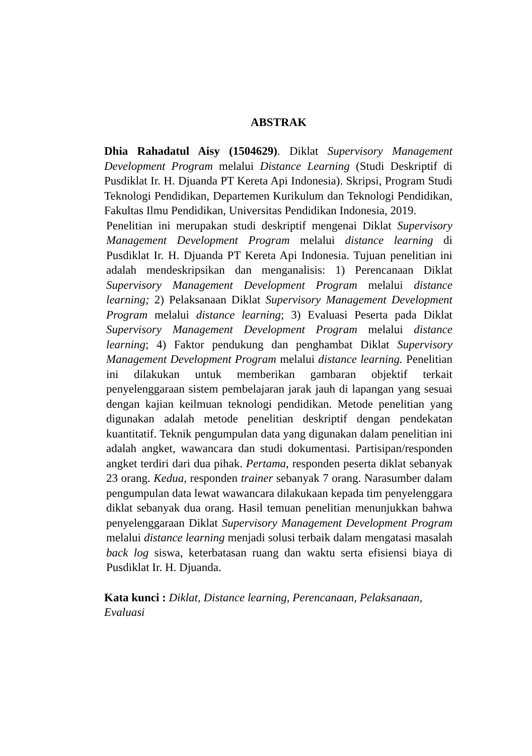ABSTRAK
Dhia Rahadatul Aisy (1504629). Diklat Supervisory Management Development Program melalui Distance Learning (Studi Deskriptif di Pusdiklat Ir. H. Djuanda PT Kereta Api Indonesia). Skripsi, Program Studi Teknologi Pendidikan, Departemen Kurikulum dan Teknologi Pendidikan, Fakultas Ilmu Pendidikan, Universitas Pendidikan Indonesia, 2019.
Penelitian ini merupakan studi deskriptif mengenai Diklat Supervisory Management Development Program melalui distance learning di Pusdiklat Ir. H. Djuanda PT Kereta Api Indonesia. Tujuan penelitian ini adalah mendeskripsikan dan menganalisis: 1) Perencanaan Diklat Supervisory Management Development Program melalui distance learning; 2) Pelaksanaan Diklat Supervisory Management Development Program melalui distance learning; 3) Evaluasi Peserta pada Diklat Supervisory Management Development Program melalui distance learning; 4) Faktor pendukung dan penghambat Diklat Supervisory Management Development Program melalui distance learning. Penelitian ini dilakukan untuk memberikan gambaran objektif terkait penyelenggaraan sistem pembelajaran jarak jauh di lapangan yang sesuai dengan kajian keilmuan teknologi pendidikan. Metode penelitian yang digunakan adalah metode penelitian deskriptif dengan pendekatan kuantitatif. Teknik pengumpulan data yang digunakan dalam penelitian ini adalah angket, wawancara dan studi dokumentasi. Partisipan/responden angket terdiri dari dua pihak. Pertama, responden peserta diklat sebanyak 23 orang. Kedua, responden trainer sebanyak 7 orang. Narasumber dalam pengumpulan data lewat wawancara dilakukaan kepada tim penyelenggara diklat sebanyak dua orang. Hasil temuan penelitian menunjukkan bahwa penyelenggaraan Diklat Supervisory Management Development Program melalui distance learning menjadi solusi terbaik dalam mengatasi masalah back log siswa, keterbatasan ruang dan waktu serta efisiensi biaya di Pusdiklat Ir. H. Djuanda.
Kata kunci : Diklat, Distance learning, Perencanaan, Pelaksanaan, Evaluasi